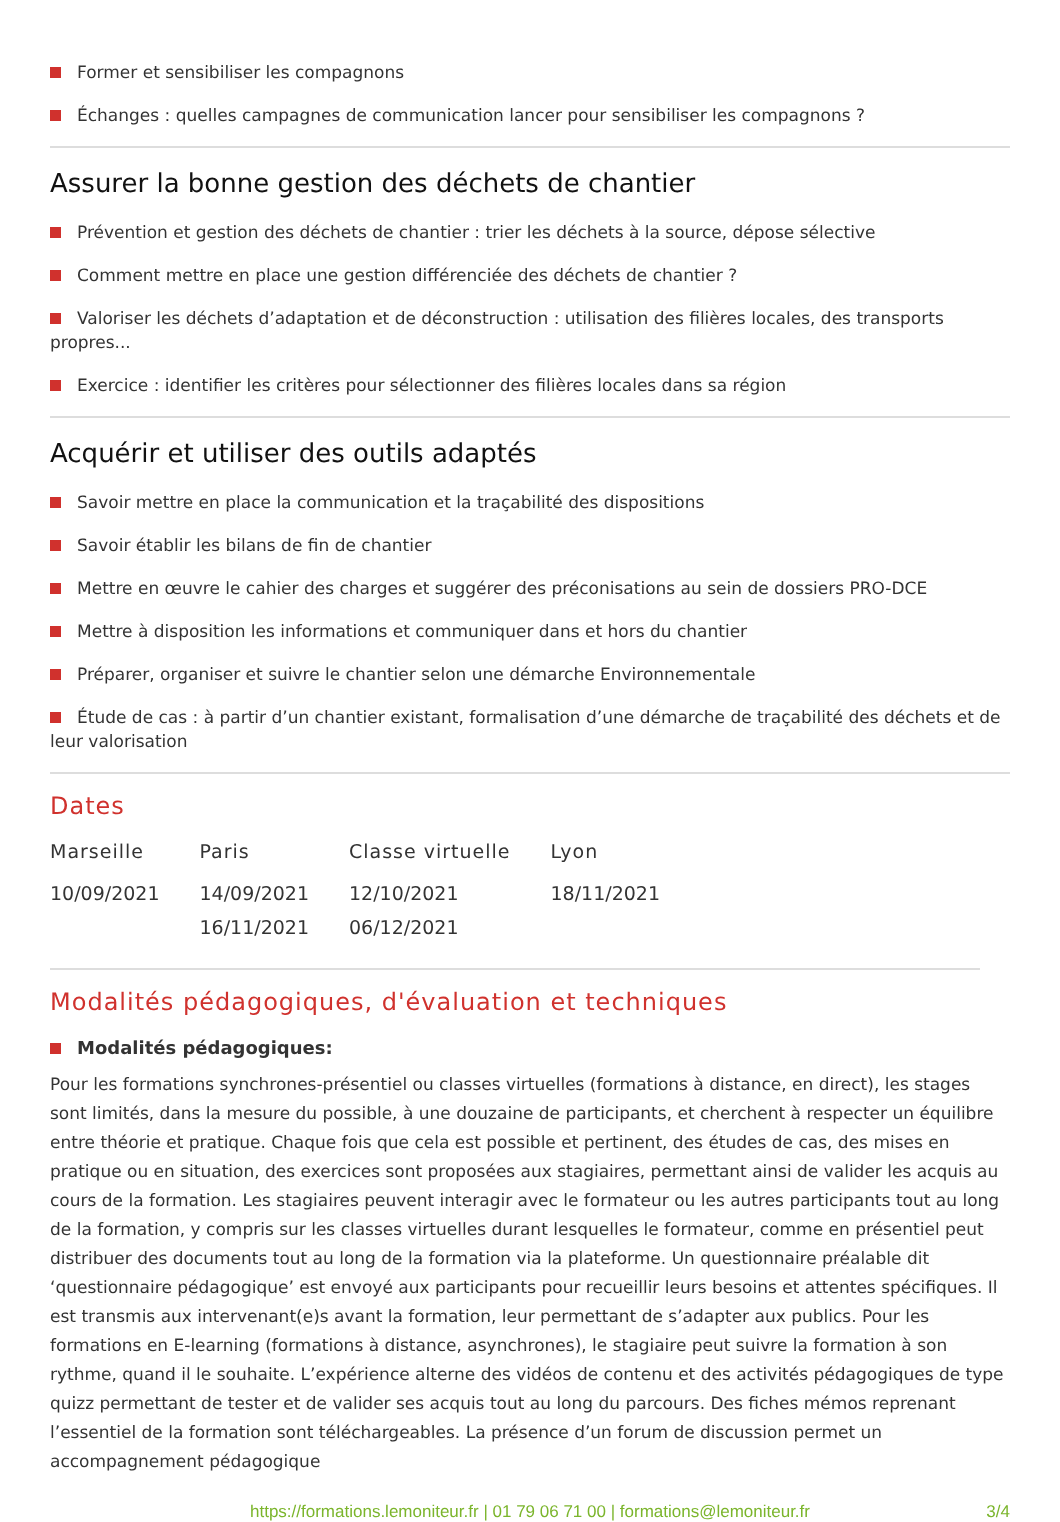Former et sensibiliser les compagnons
Échanges : quelles campagnes de communication lancer pour sensibiliser les compagnons ?
Assurer la bonne gestion des déchets de chantier
Prévention et gestion des déchets de chantier : trier les déchets à la source, dépose sélective
Comment mettre en place une gestion différenciée des déchets de chantier ?
Valoriser les déchets d’adaptation et de déconstruction : utilisation des filières locales, des transports propres...
Exercice : identifier les critères pour sélectionner des filières locales dans sa région
Acquérir et utiliser des outils adaptés
Savoir mettre en place la communication et la traçabilité des dispositions
Savoir établir les bilans de fin de chantier
Mettre en œuvre le cahier des charges et suggérer des préconisations au sein de dossiers PRO-DCE
Mettre à disposition les informations et communiquer dans et hors du chantier
Préparer, organiser et suivre le chantier selon une démarche Environnementale
Étude de cas : à partir d’un chantier existant, formalisation d’une démarche de traçabilité des déchets et de leur valorisation
Dates
| Marseille | Paris | Classe virtuelle | Lyon |
| --- | --- | --- | --- |
| 10/09/2021 | 14/09/2021 | 12/10/2021 | 18/11/2021 |
| | 16/11/2021 | 06/12/2021 | |
Modalités pédagogiques, d'évaluation et techniques
Modalités pédagogiques:
Pour les formations synchrones-présentiel ou classes virtuelles (formations à distance, en direct), les stages sont limités, dans la mesure du possible, à une douzaine de participants, et cherchent à respecter un équilibre entre théorie et pratique. Chaque fois que cela est possible et pertinent, des études de cas, des mises en pratique ou en situation, des exercices sont proposées aux stagiaires, permettant ainsi de valider les acquis au cours de la formation. Les stagiaires peuvent interagir avec le formateur ou les autres participants tout au long de la formation, y compris sur les classes virtuelles durant lesquelles le formateur, comme en présentiel peut distribuer des documents tout au long de la formation via la plateforme. Un questionnaire préalable dit ‘questionnaire pédagogique’ est envoyé aux participants pour recueillir leurs besoins et attentes spécifiques. Il est transmis aux intervenant(e)s avant la formation, leur permettant de s’adapter aux publics. Pour les formations en E-learning (formations à distance, asynchrones), le stagiaire peut suivre la formation à son rythme, quand il le souhaite. L’expérience alterne des vidéos de contenu et des activités pédagogiques de type quizz permettant de tester et de valider ses acquis tout au long du parcours. Des fiches mémos reprenant l’essentiel de la formation sont téléchargeables. La présence d’un forum de discussion permet un accompagnement pédagogique
https://formations.lemoniteur.fr | 01 79 06 71 00 | formations@lemoniteur.fr 3/4